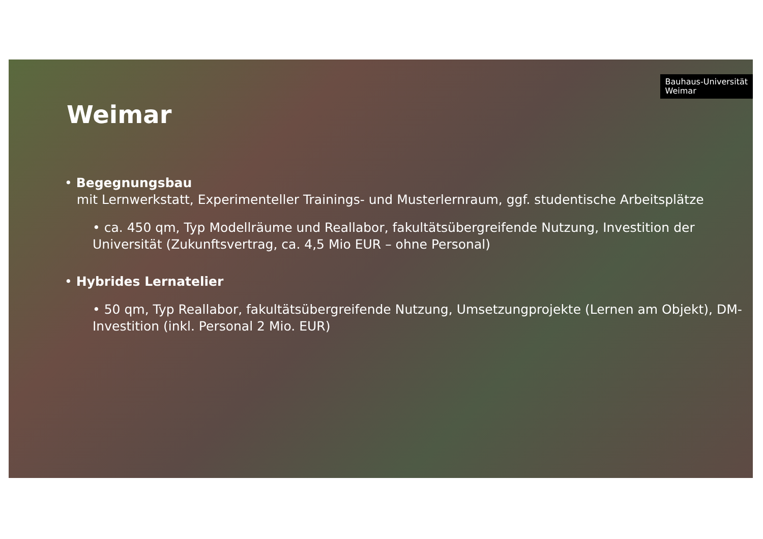Bauhaus-Universität
Weimar
Weimar
• Begegnungsbau
mit Lernwerkstatt, Experimenteller Trainings- und Musterlernraum, ggf. studentische Arbeitsplätze
• ca. 450 qm, Typ Modellräume und Reallabor, fakultätsübergreifende Nutzung, Investition der Universität (Zukunftsvertrag, ca. 4,5 Mio EUR – ohne Personal)
• Hybrides Lernatelier
• 50 qm, Typ Reallabor, fakultätsübergreifende Nutzung, Umsetzungprojekte (Lernen am Objekt), DM-Investition (inkl. Personal 2 Mio. EUR)